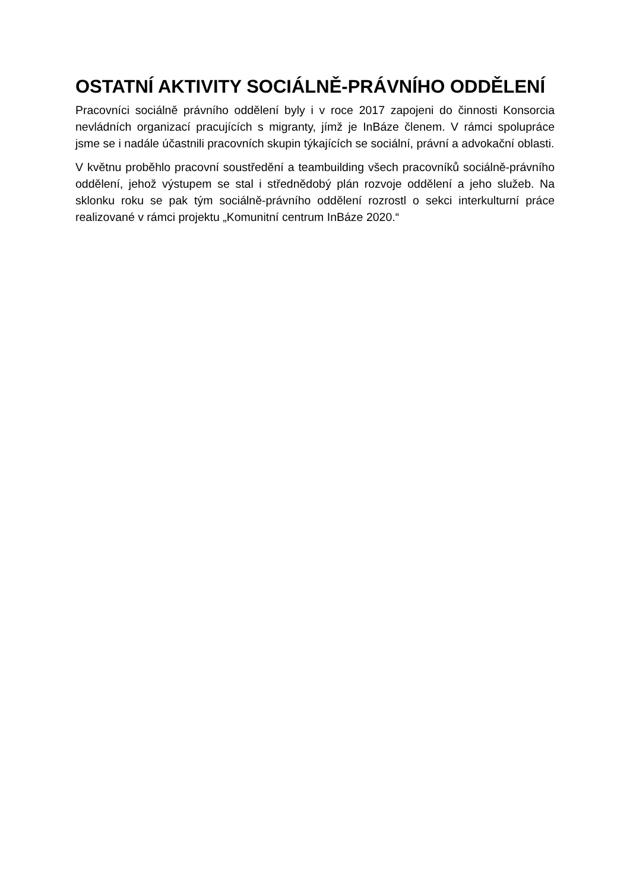OSTATNÍ AKTIVITY SOCIÁLNĚ-PRÁVNÍHO ODDĚLENÍ
Pracovníci sociálně právního oddělení byly i v roce 2017 zapojeni do činnosti Konsorcia nevládních organizací pracujících s migranty, jímž je InBáze členem. V rámci spolupráce jsme se i nadále účastnili pracovních skupin týkajících se sociální, právní a advokační oblasti.
V květnu proběhlo pracovní soustředění a teambuilding všech pracovníků sociálně-právního oddělení, jehož výstupem se stal i střednědobý plán rozvoje oddělení a jeho služeb. Na sklonku roku se pak tým sociálně-právního oddělení rozrostl o sekci interkulturní práce realizované v rámci projektu „Komunitní centrum InBáze 2020.“